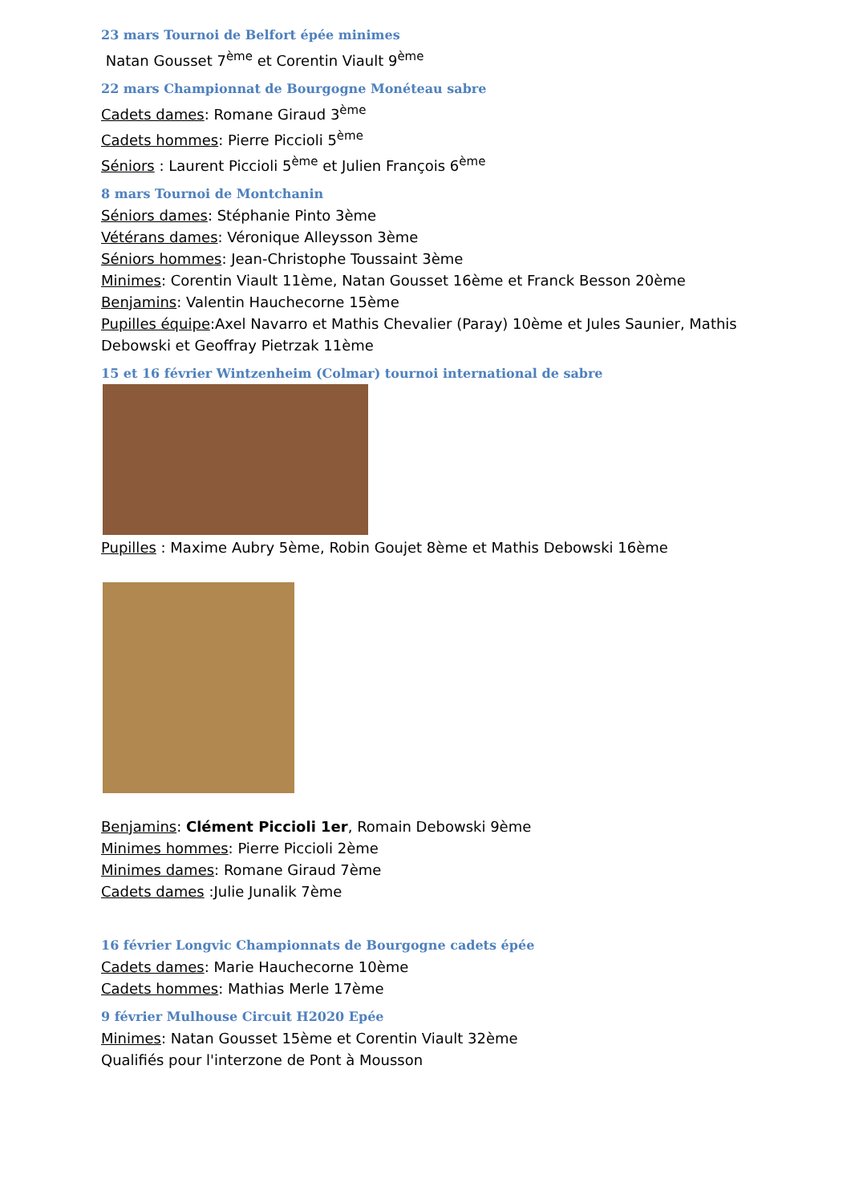23 mars Tournoi de Belfort épée minimes
Natan Gousset 7<sup>ème</sup> et Corentin Viault 9<sup>ème</sup>
22 mars Championnat de Bourgogne Monéteau sabre
Cadets dames: Romane Giraud 3<sup>ème</sup>
Cadets hommes: Pierre Piccioli 5<sup>ème</sup>
Séniors : Laurent Piccioli 5<sup>ème</sup> et Julien François 6<sup>ème</sup>
8 mars Tournoi de Montchanin
Séniors dames: Stéphanie Pinto 3ème
Vétérans dames: Véronique Alleysson 3ème
Séniors hommes: Jean-Christophe Toussaint 3ème
Minimes: Corentin Viault 11ème, Natan Gousset 16ème et Franck Besson 20ème
Benjamins: Valentin Hauchecorne 15ème
Pupilles équipe:Axel Navarro et Mathis Chevalier (Paray) 10ème et Jules Saunier, Mathis Debowski et Geoffray Pietrzak 11ème
15 et 16 février Wintzenheim (Colmar) tournoi international de sabre
Pupilles : Maxime Aubry 5ème, Robin Goujet 8ème et Mathis Debowski 16ème
Benjamins: Clément Piccioli 1er, Romain Debowski 9ème
Minimes hommes: Pierre Piccioli 2ème
Minimes dames: Romane Giraud 7ème
Cadets dames :Julie Junalik 7ème
16 février Longvic Championnats de Bourgogne cadets épée
Cadets dames: Marie Hauchecorne 10ème
Cadets hommes: Mathias Merle 17ème
9 février Mulhouse Circuit H2020 Epée
Minimes: Natan Gousset 15ème et Corentin Viault 32ème
Qualifiés pour l'interzone de Pont à Mousson